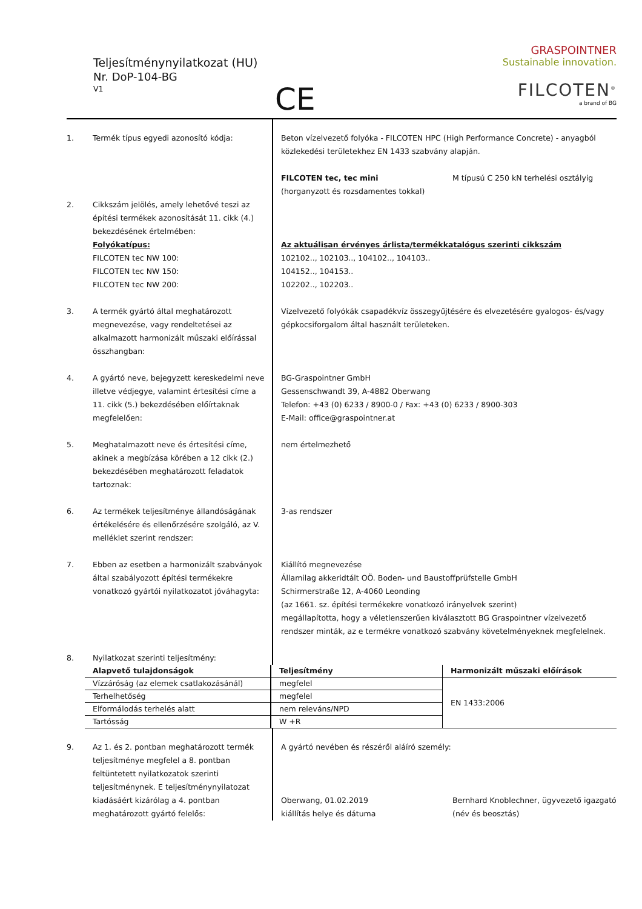Teljesítménynyilatkozat (HU)
Nr. DoP-104-BG
V1
CE
GRASPOINTNER
Sustainable innovation.
FILCOTEN<sup>®</sup>
a brand of BG
| 1. | Termék típus egyedi azonosító kódja: | Beton vízelvezető folyóka - FILCOTEN HPC (High Performance Concrete) - anyagból közlekedési területekhez EN 1433 szabvány alapján. FILCOTEN tec, tec mini (horganyzott és rozsdamentes tokkal) M típusú C 250 kN terhelési osztályig |
| 2. | Cikkszám jelölés, amely lehetővé teszi az építési termékek azonosítását 11. cikk (4.) bekezdésének értelmében: Folyókatípus: FILCOTEN tec NW 100: FILCOTEN tec NW 150: FILCOTEN tec NW 200: | Az aktuálisan érvényes árlista/termékkatalógus szerinti cikkszám 102102.., 102103.., 104102.., 104103.. 104152.., 104153.. 102202.., 102203.. |
| 3. | A termék gyártó által meghatározott megnevezése, vagy rendeltetései az alkalmazott harmonizált műszaki előírással összhangban: | Vízelvezető folyókák csapadékvíz összegyűjtésére és elvezetésére gyalogos- és/vagy gépkocsiforgalom által használt területeken. |
| 4. | A gyártó neve, bejegyzett kereskedelmi neve illetve védjegye, valamint értesítési címe a 11. cikk (5.) bekezdésében előírtaknak megfelelően: | BG-Graspointner GmbH Gessenschwandt 39, A-4882 Oberwang Telefon: +43 (0) 6233 / 8900-0 / Fax: +43 (0) 6233 / 8900-303 E-Mail: office@graspointner.at |
| 5. | Meghatalmazott neve és értesítési címe, akinek a megbízása körében a 12 cikk (2.) bekezdésében meghatározott feladatok tartoznak: | nem értelmezhető |
| 6. | Az termékek teljesítménye állandóságának értékelésére és ellenőrzésére szolgáló, az V. melléklet szerint rendszer: | 3-as rendszer |
| 7. | Ebben az esetben a harmonizált szabványok által szabályozott építési termékekre vonatkozó gyártói nyilatkozatot jóváhagyta: | Kiállító megnevezése Államilag akkeridtált OÖ. Boden- und Baustoffprüfstelle GmbH Schirmerstraße 12, A-4060 Leonding (az 1661. sz. építési termékekre vonatkozó irányelvek szerint) megállapította, hogy a véletlenszerűen kiválasztott BG Graspointner vízelvezető rendszer minták, az e termékre vonatkozó szabvány követelményeknek megfelelnek. |
| 8. | Nyilatkozat szerinti teljesítmény: | |
| Alapvető tulajdonságok | Teljesítmény | Harmonizált műszaki előírások |
| Vízzáróság (az elemek csatlakozásánál) | megfelel | EN 1433:2006 |
| Terhelhetőség | megfelel | |
| Elformálodás terhelés alatt | nem releváns/NPD | |
| Tartósság | W +R | |
| 9. | Az 1. és 2. pontban meghatározott termék teljesítménye megfelel a 8. pontban feltüntetett nyilatkozatok szerinti teljesítménynek. E teljesítménynyilatozat kiadásáért kizárólag a 4. pontban meghatározott gyártó felelős: | A gyártó nevében és részéről aláíró személy: Oberwang, 01.02.2019 kiállítás helye és dátuma Bernhard Knoblechner, ügyvezető igazgató (név és beosztás) |